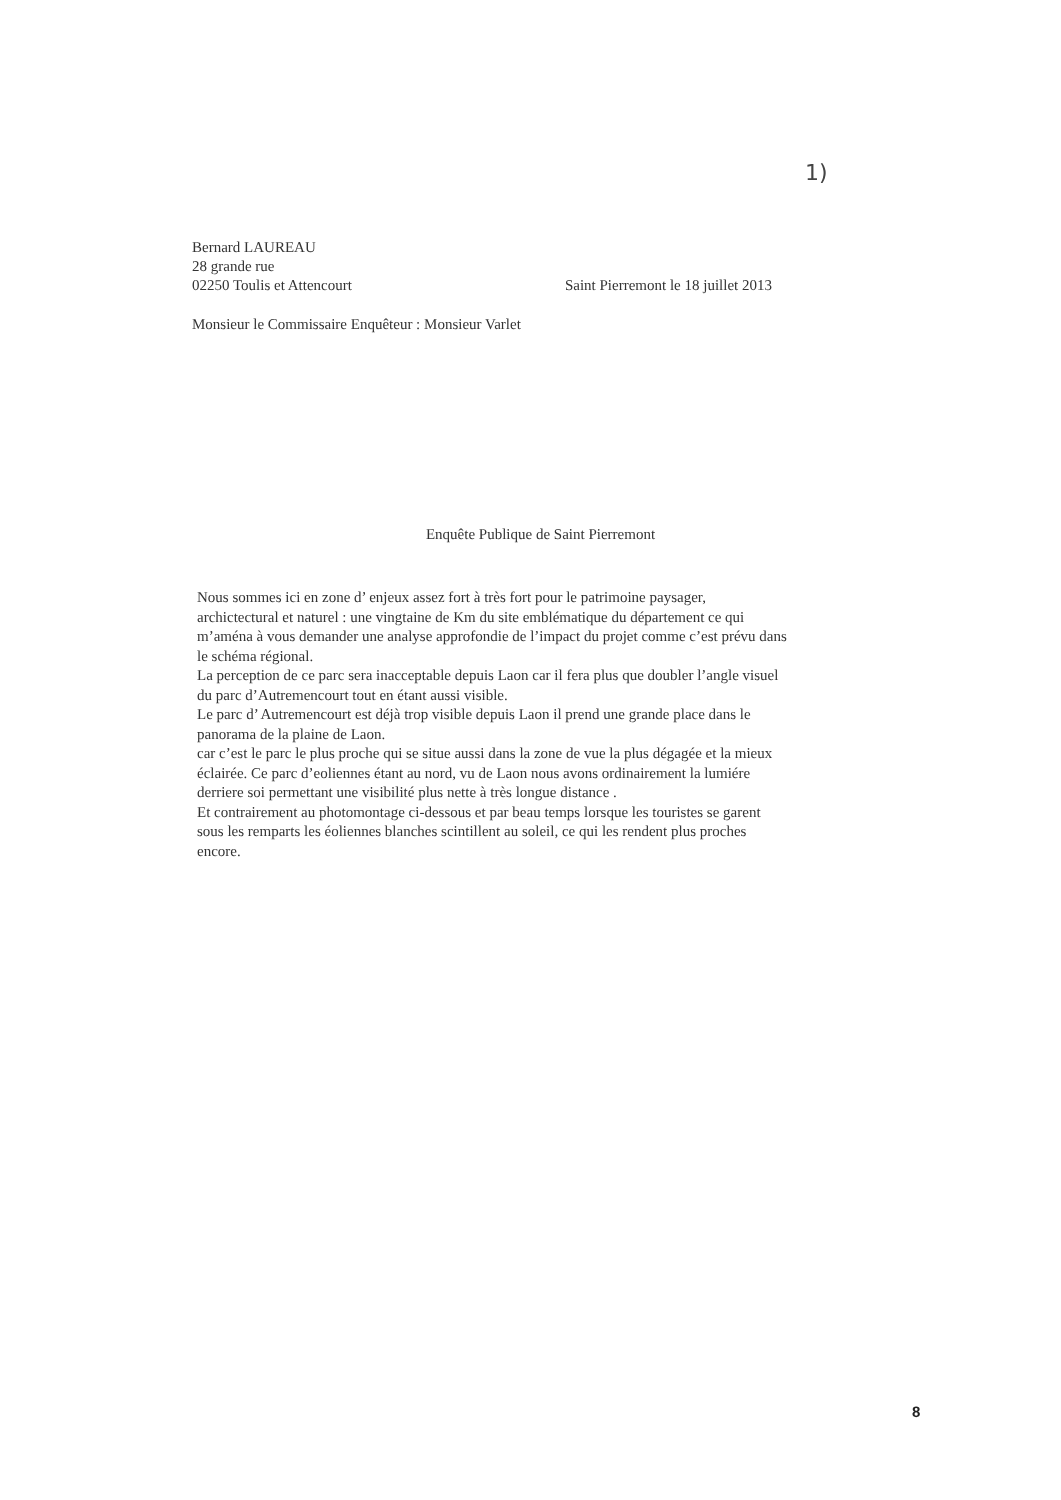1)
Bernard LAUREAU
28 grande rue
02250 Toulis et Attencourt Saint Pierremont le 18 juillet 2013
Monsieur le Commissaire Enquêteur : Monsieur Varlet
Enquête Publique de Saint Pierremont
Nous sommes ici en zone d’ enjeux assez fort à très fort pour le patrimoine paysager, archictectural et naturel : une vingtaine de Km du site emblématique du département ce qui m’aména à vous demander une analyse approfondie de l’impact du projet comme c’est prévu dans le schéma régional.
La perception de ce parc sera inacceptable depuis Laon car il fera plus que doubler l’angle visuel du parc d’Autremencourt tout en étant aussi visible.
Le parc d’ Autremencourt est déjà trop visible depuis Laon il prend une grande place dans le panorama de la plaine de Laon.
car c’est le parc le plus proche qui se situe aussi dans la zone de vue la plus dégagée et la mieux éclairée. Ce parc d’eoliennes étant au nord, vu de Laon nous avons ordinairement la lumiére derriere soi permettant une visibilité plus nette à très longue distance .
Et contrairement au photomontage ci-dessous et par beau temps lorsque les touristes se garent sous les remparts les éoliennes blanches scintillent au soleil, ce qui les rendent plus proches encore.
8